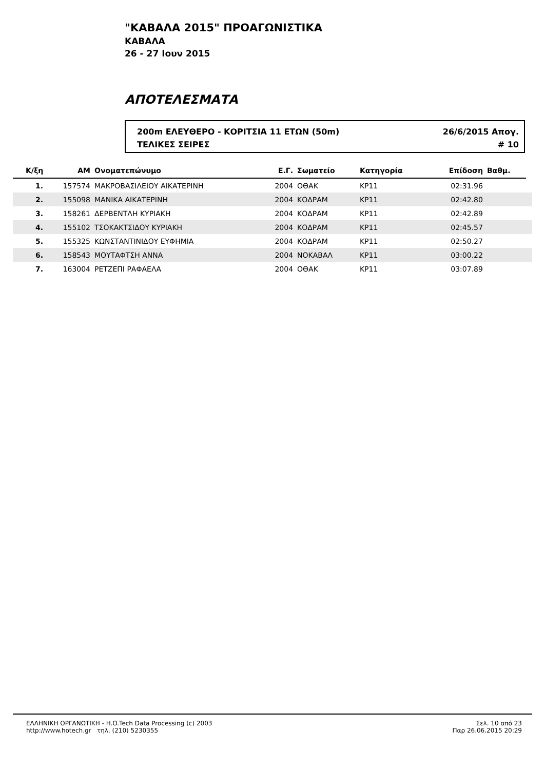"ΚΑΒΑΛΑ 2015" ΠΡΟΑΓΩΝΙΣΤΙΚΑ
ΚΑΒΑΛΑ
26 - 27 Ιουν 2015
ΑΠΟΤΕΛΕΣΜΑΤΑ
200m ΕΛΕΥΘΕΡΟ - ΚΟΡΙΤΣΙΑ 11 ΕΤΩΝ (50m) 26/6/2015 Απογ.
ΤΕΛΙΚΕΣ ΣΕΙΡΕΣ # 10
| Κ/ξη | ΑΜ | Ονοματεπώνυμο | Ε.Γ. | Σωματείο | Κατηγορία | Επίδοση | Βαθμ. | |
| --- | --- | --- | --- | --- | --- | --- | --- | --- |
| 1. | 157574 | ΜΑΚΡΟΒΑΣΙΛΕΙΟΥ ΑΙΚΑΤΕΡΙΝΗ | 2004 | ΟΘΑΚ | ΚΡ11 | 02:31.96 | | |
| 2. | 155098 | ΜΑΝΙΚΑ ΑΙΚΑΤΕΡΙΝΗ | 2004 | ΚΟΔΡΑΜ | ΚΡ11 | 02:42.80 | | |
| 3. | 158261 | ΔΕΡΒΕΝΤΛΗ ΚΥΡΙΑΚΗ | 2004 | ΚΟΔΡΑΜ | ΚΡ11 | 02:42.89 | | |
| 4. | 155102 | ΤΣΟΚΑΚΤΣΙΔΟΥ ΚΥΡΙΑΚΗ | 2004 | ΚΟΔΡΑΜ | ΚΡ11 | 02:45.57 | | |
| 5. | 155325 | ΚΩΝΣΤΑΝΤΙΝΙΔΟΥ ΕΥΦΗΜΙΑ | 2004 | ΚΟΔΡΑΜ | ΚΡ11 | 02:50.27 | | |
| 6. | 158543 | ΜΟΥΤΑΦΤΣΗ ΑΝΝΑ | 2004 | ΝΟΚΑΒΑΛ | ΚΡ11 | 03:00.22 | | |
| 7. | 163004 | ΡΕΤΖΕΠΙ ΡΑΦΑΕΛΑ | 2004 | ΟΘΑΚ | ΚΡ11 | 03:07.89 | | |
ΕΛΛΗΝΙΚΗ ΟΡΓΑΝΩΤΙΚΗ - H.O.Tech Data Processing (c) 2003
http://www.hotech.gr τηλ. (210) 5230355
Σελ. 10 από 23
Παρ 26.06.2015 20:29